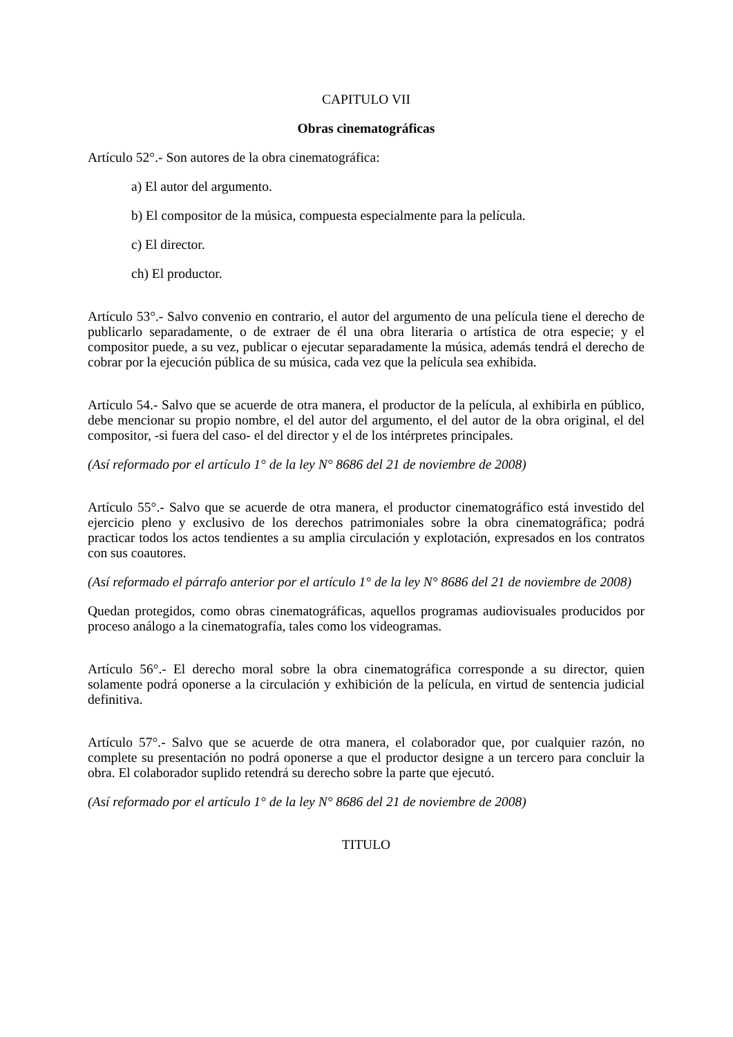CAPITULO VII
Obras cinematográficas
Artículo 52°.- Son autores de la obra cinematográfica:
a) El autor del argumento.
b) El compositor de la música, compuesta especialmente para la película.
c) El director.
ch) El productor.
Artículo 53°.- Salvo convenio en contrario, el autor del argumento de una película tiene el derecho de publicarlo separadamente, o de extraer de él una obra literaria o artística de otra especie; y el compositor puede, a su vez, publicar o ejecutar separadamente la música, además tendrá el derecho de cobrar por la ejecución pública de su música, cada vez que la película sea exhibida.
Artículo 54.- Salvo que se acuerde de otra manera, el productor de la película, al exhibirla en público, debe mencionar su propio nombre, el del autor del argumento, el del autor de la obra original, el del compositor, -si fuera del caso- el del director y el de los intérpretes principales.
(Así reformado por el artículo 1° de la ley N° 8686 del 21 de noviembre de 2008)
Artículo 55°.- Salvo que se acuerde de otra manera, el productor cinematográfico está investido del ejercicio pleno y exclusivo de los derechos patrimoniales sobre la obra cinematográfica; podrá practicar todos los actos tendientes a su amplia circulación y explotación, expresados en los contratos con sus coautores.
(Así reformado el párrafo anterior por el artículo 1° de la ley N° 8686 del 21 de noviembre de 2008)
Quedan protegidos, como obras cinematográficas, aquellos programas audiovisuales producidos por proceso análogo a la cinematografía, tales como los videogramas.
Artículo 56°.- El derecho moral sobre la obra cinematográfica corresponde a su director, quien solamente podrá oponerse a la circulación y exhibición de la película, en virtud de sentencia judicial definitiva.
Artículo 57°.- Salvo que se acuerde de otra manera, el colaborador que, por cualquier razón, no complete su presentación no podrá oponerse a que el productor designe a un tercero para concluir la obra. El colaborador suplido retendrá su derecho sobre la parte que ejecutó.
(Así reformado por el artículo 1° de la ley N° 8686 del 21 de noviembre de 2008)
TITULO